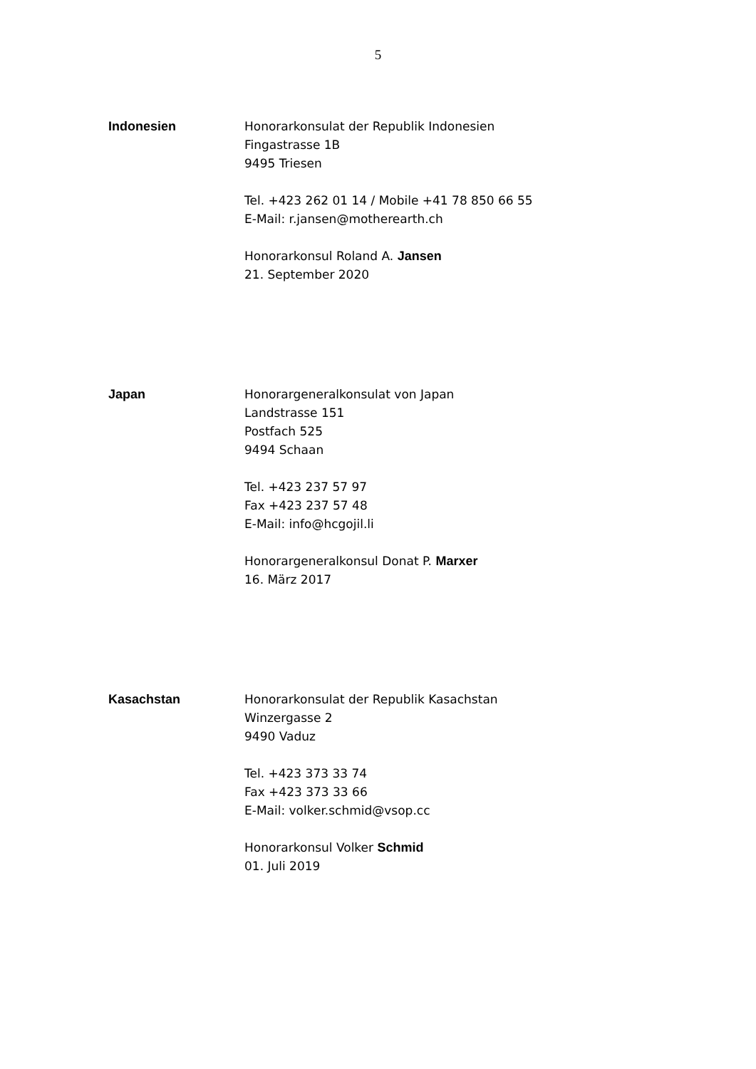5
Indonesien Honorarkonsulat der Republik Indonesien
Fingastrasse 1B
9495 Triesen
Tel. +423 262 01 14 / Mobile +41 78 850 66 55
E-Mail: r.jansen@motherearth.ch
Honorarkonsul Roland A. Jansen
21. September 2020
Japan Honorargeneralkonsulat von Japan
Landstrasse 151
Postfach 525
9494 Schaan
Tel. +423 237 57 97
Fax +423 237 57 48
E-Mail: info@hcgojil.li
Honorargeneralkonsul Donat P. Marxer
16. März 2017
Kasachstan Honorarkonsulat der Republik Kasachstan
Winzergasse 2
9490 Vaduz
Tel. +423 373 33 74
Fax +423 373 33 66
E-Mail: volker.schmid@vsop.cc
Honorarkonsul Volker Schmid
01. Juli 2019